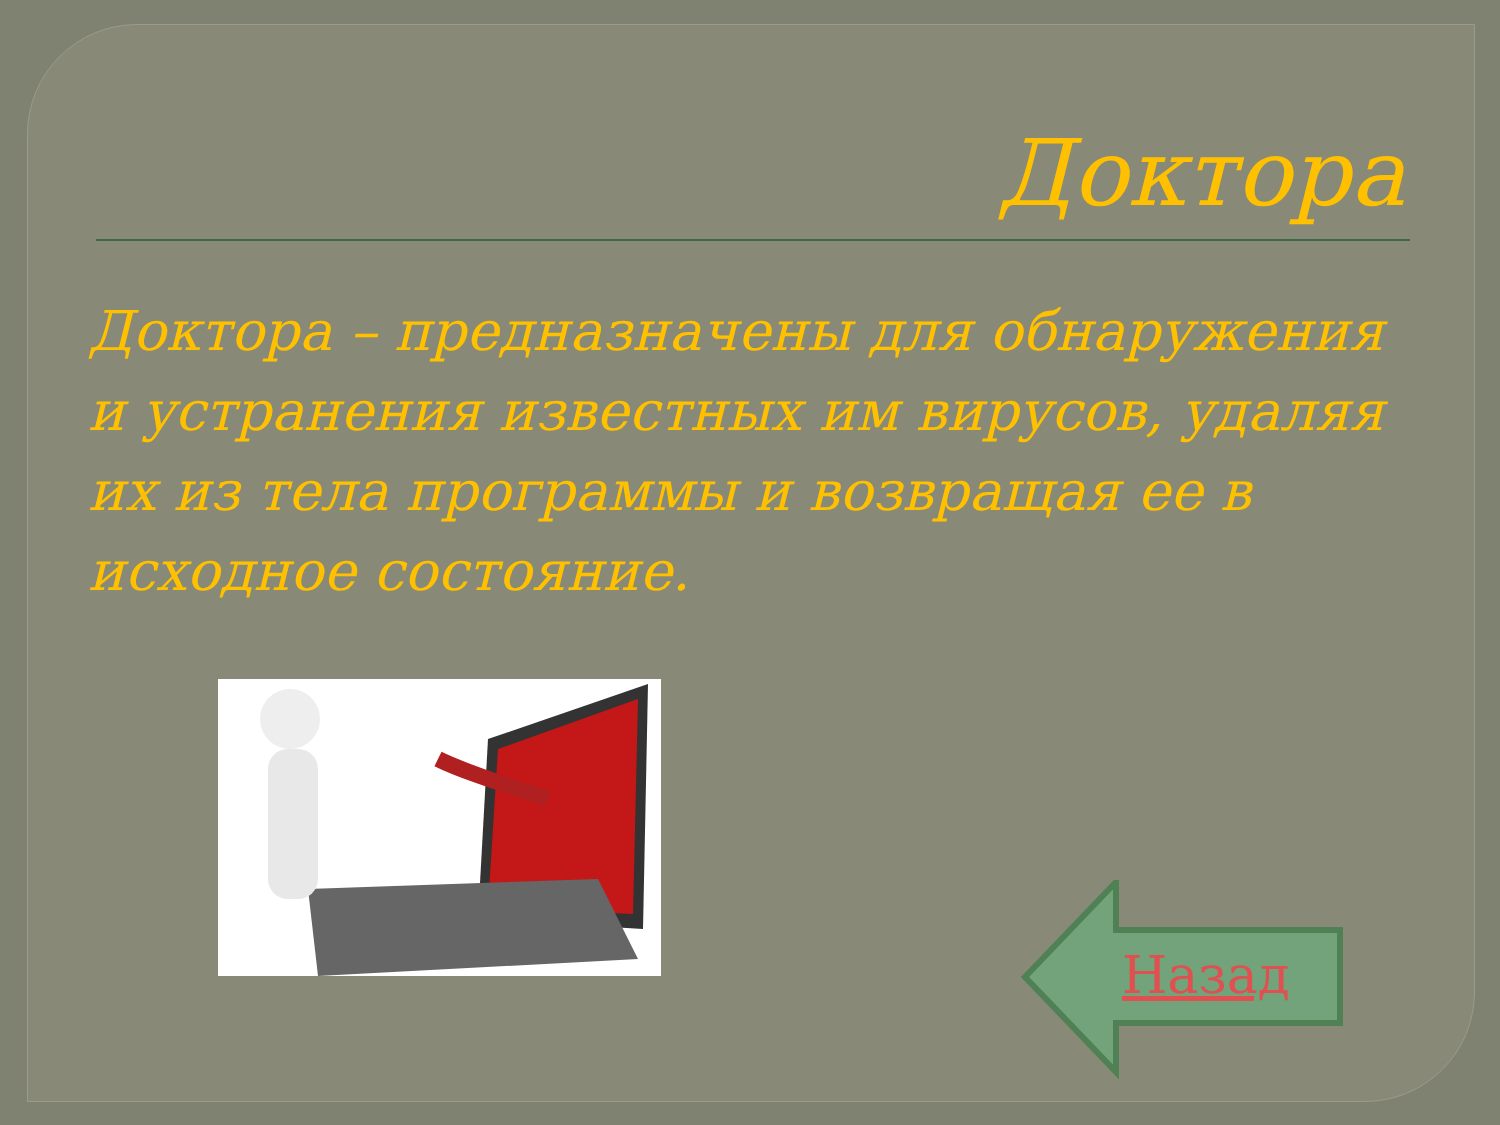Доктора
Доктора – предназначены для обнаружения и устранения известных им вирусов, удаляя их из тела программы и возвращая ее в исходное состояние.
Назад